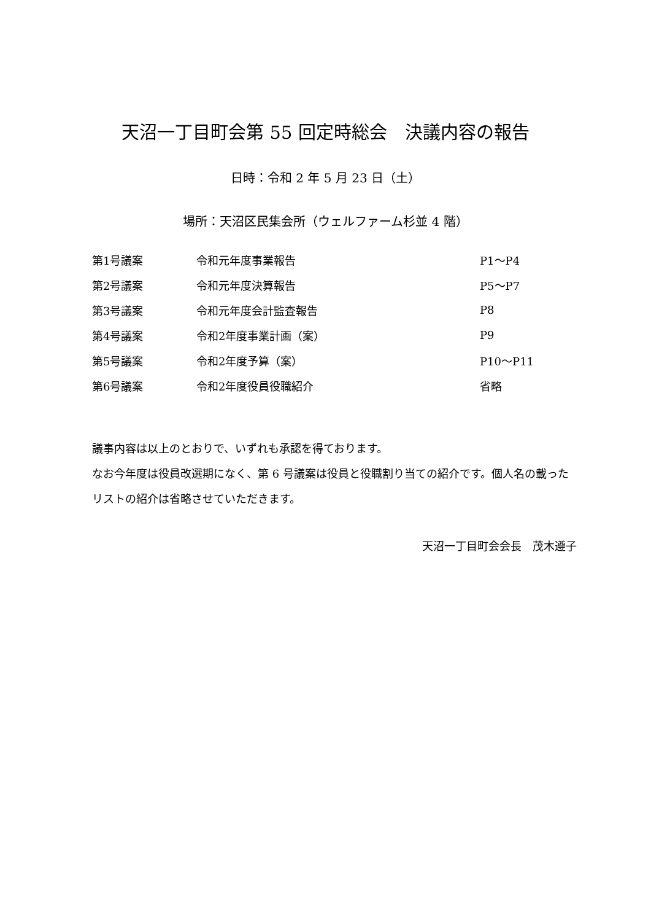天沼一丁目町会第 55 回定時総会　決議内容の報告
日時：令和 2 年 5 月 23 日（土）
場所：天沼区民集会所（ウェルファーム杉並 4 階）
| 第1号議案 | 令和元年度事業報告 | P1～P4 |
| 第2号議案 | 令和元年度決算報告 | P5～P7 |
| 第3号議案 | 令和元年度会計監査報告 | P8 |
| 第4号議案 | 令和2年度事業計画（案） | P9 |
| 第5号議案 | 令和2年度予算（案） | P10～P11 |
| 第6号議案 | 令和2年度役員役職紹介 | 省略 |
議事内容は以上のとおりで、いずれも承認を得ております。
なお今年度は役員改選期になく、第 6 号議案は役員と役職割り当ての紹介です。個人名の載ったリストの紹介は省略させていただきます。
天沼一丁目町会会長　茂木遵子